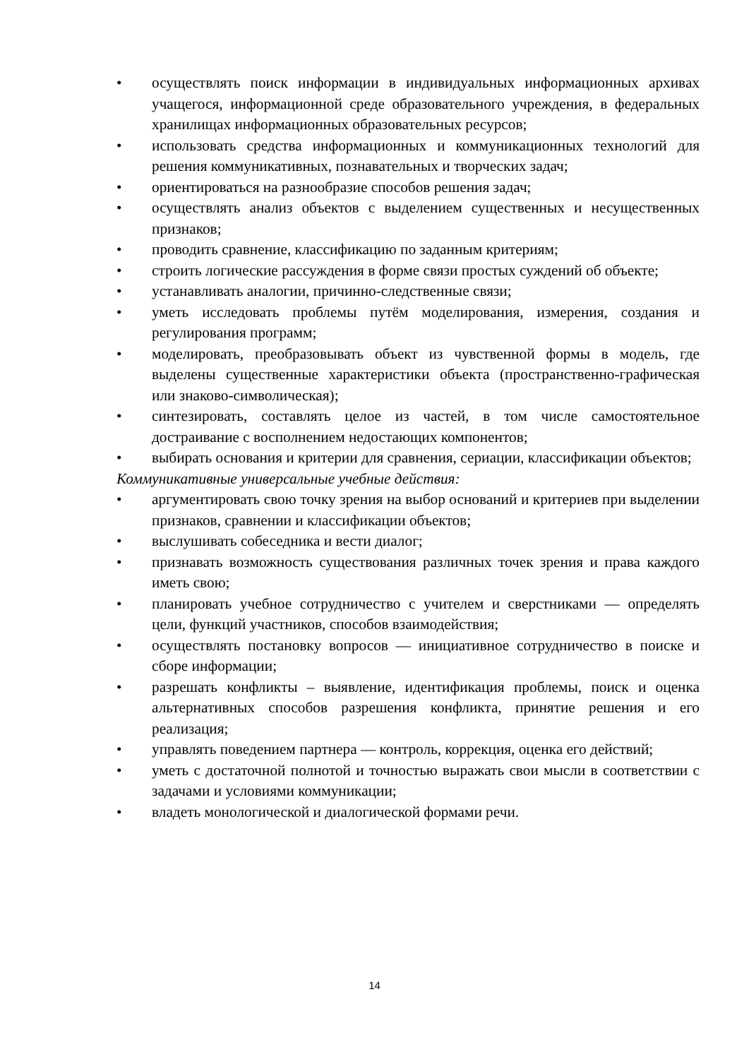• осуществлять поиск информации в индивидуальных информационных архивах учащегося, информационной среде образовательного учреждения, в федеральных хранилищах информационных образовательных ресурсов;
• использовать средства информационных и коммуникационных технологий для решения коммуникативных, познавательных и творческих задач;
• ориентироваться на разнообразие способов решения задач;
• осуществлять анализ объектов с выделением существенных и несущественных признаков;
• проводить сравнение, классификацию по заданным критериям;
• строить логические рассуждения в форме связи простых суждений об объекте;
• устанавливать аналогии, причинно-следственные связи;
• уметь исследовать проблемы путём моделирования, измерения, создания и регулирования программ;
• моделировать, преобразовывать объект из чувственной формы в модель, где выделены существенные характеристики объекта (пространственно-графическая или знаково-символическая);
• синтезировать, составлять целое из частей, в том числе самостоятельное достраивание с восполнением недостающих компонентов;
• выбирать основания и критерии для сравнения, сериации, классификации объектов;
Коммуникативные универсальные учебные действия:
• аргументировать свою точку зрения на выбор оснований и критериев при выделении признаков, сравнении и классификации объектов;
• выслушивать собеседника и вести диалог;
• признавать возможность существования различных точек зрения и права каждого иметь свою;
• планировать учебное сотрудничество с учителем и сверстниками — определять цели, функций участников, способов взаимодействия;
• осуществлять постановку вопросов — инициативное сотрудничество в поиске и сборе информации;
• разрешать конфликты – выявление, идентификация проблемы, поиск и оценка альтернативных способов разрешения конфликта, принятие решения и его реализация;
• управлять поведением партнера — контроль, коррекция, оценка его действий;
• уметь с достаточной полнотой и точностью выражать свои мысли в соответствии с задачами и условиями коммуникации;
• владеть монологической и диалогической формами речи.
14